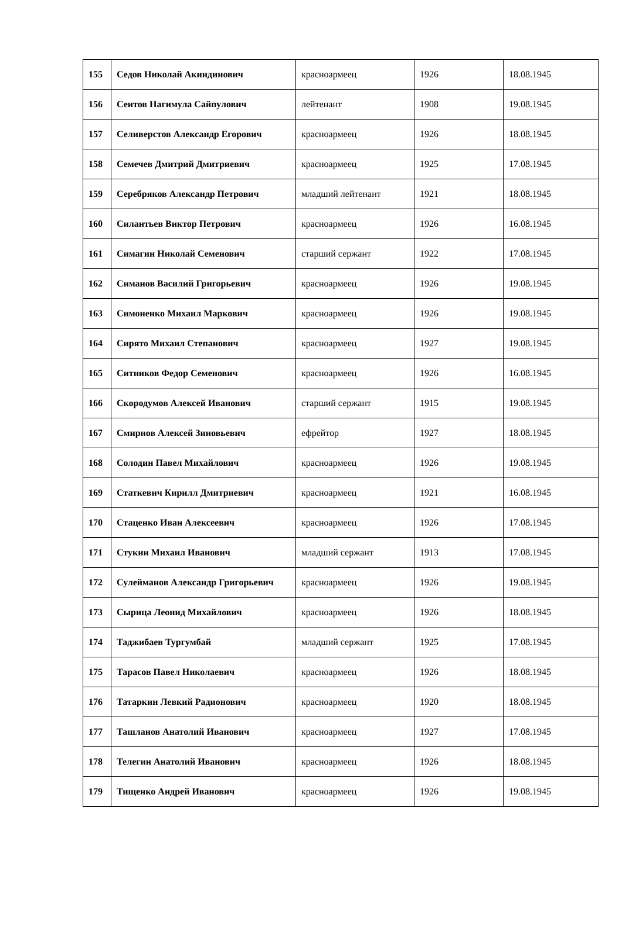| 155 | Седов Николай Акиндинович | красноармеец | 1926 | 18.08.1945 |
| 156 | Сеитов Нагимула Сайпулович | лейтенант | 1908 | 19.08.1945 |
| 157 | Селиверстов Александр Егорович | красноармеец | 1926 | 18.08.1945 |
| 158 | Семечев Дмитрий Дмитриевич | красноармеец | 1925 | 17.08.1945 |
| 159 | Серебряков Александр Петрович | младший лейтенант | 1921 | 18.08.1945 |
| 160 | Силантьев Виктор Петрович | красноармеец | 1926 | 16.08.1945 |
| 161 | Симагин Николай Семенович | старший сержант | 1922 | 17.08.1945 |
| 162 | Симанов Василий Григорьевич | красноармеец | 1926 | 19.08.1945 |
| 163 | Симоненко Михаил Маркович | красноармеец | 1926 | 19.08.1945 |
| 164 | Сирято Михаил Степанович | красноармеец | 1927 | 19.08.1945 |
| 165 | Ситников Федор Семенович | красноармеец | 1926 | 16.08.1945 |
| 166 | Скородумов Алексей Иванович | старший сержант | 1915 | 19.08.1945 |
| 167 | Смирнов Алексей Зиновьевич | ефрейтор | 1927 | 18.08.1945 |
| 168 | Солодин Павел Михайлович | красноармеец | 1926 | 19.08.1945 |
| 169 | Статкевич Кирилл Дмитриевич | красноармеец | 1921 | 16.08.1945 |
| 170 | Стаценко Иван Алексеевич | красноармеец | 1926 | 17.08.1945 |
| 171 | Стукин Михаил Иванович | младший сержант | 1913 | 17.08.1945 |
| 172 | Сулейманов Александр Григорьевич | красноармеец | 1926 | 19.08.1945 |
| 173 | Сырица Леонид Михайлович | красноармеец | 1926 | 18.08.1945 |
| 174 | Таджибаев Тургумбай | младший сержант | 1925 | 17.08.1945 |
| 175 | Тарасов Павел Николаевич | красноармеец | 1926 | 18.08.1945 |
| 176 | Татаркин Левкий Радионович | красноармеец | 1920 | 18.08.1945 |
| 177 | Ташланов Анатолий Иванович | красноармеец | 1927 | 17.08.1945 |
| 178 | Телегин Анатолий Иванович | красноармеец | 1926 | 18.08.1945 |
| 179 | Тищенко Андрей Иванович | красноармеец | 1926 | 19.08.1945 |